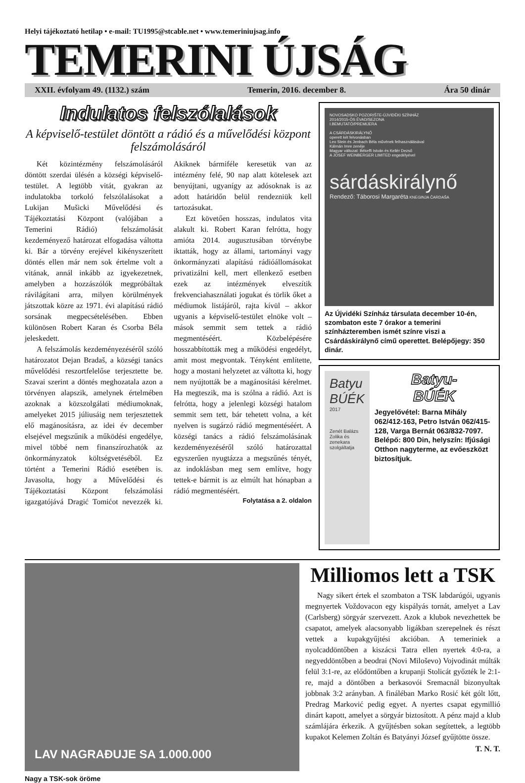Helyi tájékoztató hetilap • e-mail: TU1995@stcable.net • www.temeriniujsag.info
TEMERINI ÚJSÁG
XXII. évfolyam 49. (1132.) szám Temerin, 2016. december 8. Ára 50 dinár
Indulatos felszólalások
A képviselő-testület döntött a rádió és a művelődési központ felszámolásáról
Két közintézmény felszámolásáról döntött szerdai ülésén a községi képviselő-testület. A legtöbb vitát, gyakran az indulatokba torkoló felszólalásokat a Lukijan Mušicki Művelődési és Tájékoztatási Központ (valójában a Temerini Rádió) felszámolását kezdeményező határozat elfogadása váltotta ki. Bár a törvény erejével kikényszerített döntés ellen már nem sok értelme volt a vitának, annál inkább az igyekezetnek, amelyben a hozzászólók megpróbáltak rávilágítani arra, milyen körülmények játszottak közre az 1971. évi alapítású rádió sorsának megpecsételésében. Ebben különösen Robert Karan és Csorba Béla jeleskedett.
A felszámolás kezdeményezéséről szóló határozatot Dejan Bradaš, a községi tanács művelődési reszortfelelőse terjesztette be. Szavai szerint a döntés meghozatala azon a törvényen alapszik, amelynek értelmében azoknak a közszolgálati médiumoknak, amelyeket 2015 júliusáig nem terjesztettek elő magánosításra, az idei év december elsejével megszűnik a működési engedélye, mivel többé nem finanszírozhatók az önkormányzatok költségvetéséből. Ez történt a Temerini Rádió esetében is. Javasolta, hogy a Művelődési és Tájékoztatási Központ felszámolási igazgatójává Dragić Tomićot nevezzék ki. Akiknek bármiféle keresetük van az intézmény felé, 90 nap alatt kötelesek azt benyújtani, ugyanígy az adósoknak is az adott határidőn belül rendezniük kell tartozásukat.
Ezt követően hosszas, indulatos vita alakult ki. Robert Karan felrótta, hogy amióta 2014. augusztusában törvénybe iktatták, hogy az állami, tartományi vagy önkormányzati alapítású rádióállomásokat privatizálni kell, mert ellenkező esetben ezek az intézmények elveszítik frekvenciahasználati jogukat és törlik őket a médiumok listájáról, rajta kívül – akkor ugyanis a képviselő-testület elnöke volt – mások semmit sem tettek a rádió megmentéséért. Közbelépésére hosszabbították meg a működési engedélyt, amit most megvontak. Tényként említette, hogy a mostani helyzetet az váltotta ki, hogy nem nyújtották be a magánosítási kérelmet. Ha megteszik, ma is szólna a rádió. Azt is felrótta, hogy a jelenlegi községi hatalom semmit sem tett, bár tehetett volna, a két nyelven is sugárzó rádió megmentéséért. A községi tanács a rádió felszámolásának kezdeményezéséről szóló határozattal egyszerűen nyugtázza a megszűnés tényét, az indoklásban meg sem említve, hogy tettek-e bármit is az elmúlt hat hónapban a rádió megmentéséért.
Folytatása a 2. oldalon
NOVOSADSKO POZORIŠTE-ÚJVIDÉKI SZÍNHÁZ
2014/2015-ÖS ÉVAD/SEZONA
I.BEMUTATÓ/PREMIJERA
A CSÁRDÁSKIRÁLYNŐ
operett két felvonásban
Leo Stein és Jenbach Béla művének felhasználásával
Kálmán Imre zenéje
Magyar változat: Békeffi István és Kellér Dezső
A JOSEF WEINBERGER LIMITED engedélyével
sárdáskirálynő
Rendező: Táborosi Margaréta KNEGINJA ČARDAŠA
Az Újvidéki Színház társulata december 10-én, szombaton este 7 órakor a temerini színházteremben ismét színre viszi a Csárdáskirálynő című operettet. Belépőjegy: 350 dinár.
Batyu BÚÉK
2017
Zenét Balázs Zolika és zenekara szolgáltatja
Batyu-
BÚÉK
Jegyelővétel: Barna Mihály 062/412-163, Petro István 062/415-128, Varga Bernát 063/832-7097. Belépő: 800 Din, helyszín: Ifjúsági Otthon nagyterme, az evőeszközt biztosítjuk.
LAV NAGRAĐUJE SA 1.000.000
Nagy a TSK-sok öröme
Milliomos lett a TSK
Nagy sikert értek el szombaton a TSK labdarúgói, ugyanis megnyertek Voždovacon egy kispályás tornát, amelyet a Lav (Carlsberg) sörgyár szervezett. Azok a klubok nevezhettek be csapatot, amelyek alacsonyabb ligákban szerepelnek és részt vettek a kupakgyűjtési akcióban. A temeriniek a nyolcaddöntőben a kiszácsi Tatra ellen nyertek 4:0-ra, a negyeddöntőben a beodrai (Novi Miloševo) Vojvodinát múlták felül 3:1-re, az elődöntőben a krupanji Stolicát győzték le 2:1-re, majd a döntőben a berkasovói Sremacnál bizonyultak jobbnak 3:2 arányban. A fináléban Marko Rosić két gólt lőtt, Predrag Marković pedig egyet. A nyertes csapat egymillió dinárt kapott, amelyet a sörgyár biztosított. A pénz majd a klub számlájára érkezik. A gyűjtésben sokan segítettek, a legtöbb kupakot Kelemen Zoltán és Batyányi József gyűjtötte össze.
T. N. T.